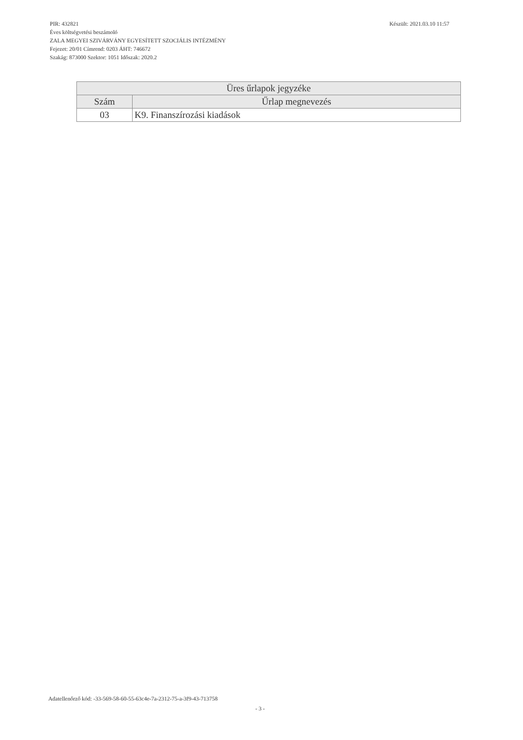PIR: 432821
Éves költségvetési beszámoló
ZALA MEGYEI SZIVÁRVÁNY EGYESÍTETT SZOCIÁLIS INTÉZMÉNY
Fejezet: 20/01 Címrend: 0203 ÁHT: 746672
Szakág: 873000 Szektor: 1051 Időszak: 2020.2
Készült: 2021.03.10 11:57
| Üres űrlapok jegyzéke | |
| --- | --- |
| Szám | Űrlap megnevezés |
| 03 | K9. Finanszírozási kiadások |
Adatellenőrző kód: -33-569-58-60-55-63c4e-7a-2312-75-a-3f9-43-713758
- 3 -